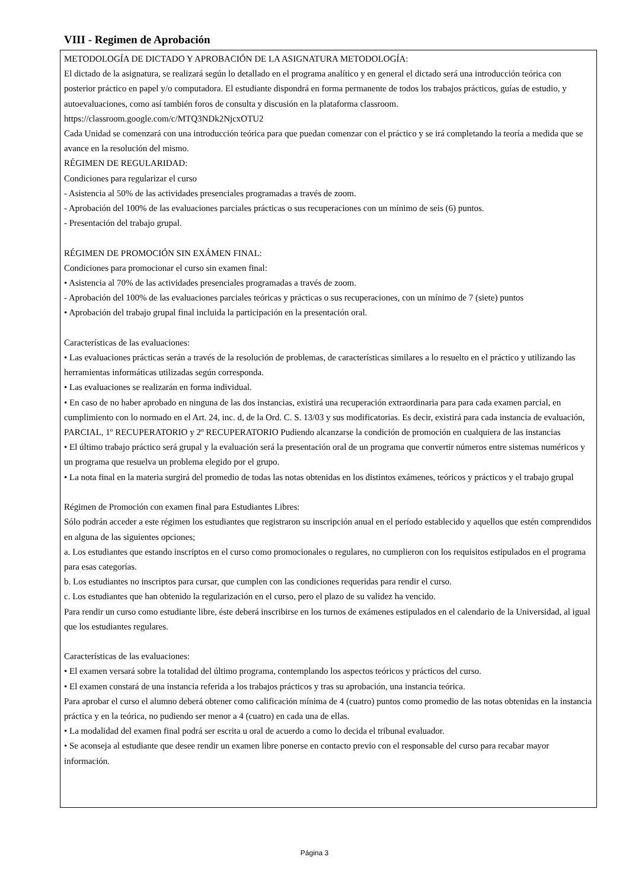VIII - Regimen de Aprobación
METODOLOGÍA DE DICTADO Y APROBACIÓN DE LA ASIGNATURA METODOLOGÍA:
El dictado de la asignatura, se realizará según lo detallado en el programa analítico y en general el dictado será una introducción teórica con posterior práctico en papel y/o computadora. El estudiante dispondrá en forma permanente de todos los trabajos prácticos, guías de estudio, y autoevaluaciones, como así también foros de consulta y discusión en la plataforma classroom. https://classroom.google.com/c/MTQ3NDk2NjcxOTU2
Cada Unidad se comenzará con una introducción teórica para que puedan comenzar con el práctico y se irá completando la teoría a medida que se avance en la resolución del mismo.
RÉGIMEN DE REGULARIDAD:
Condiciones para regularizar el curso
- Asistencia al 50% de las actividades presenciales programadas a través de zoom.
- Aprobación del 100% de las evaluaciones parciales prácticas o sus recuperaciones con un mínimo de seis (6) puntos.
- Presentación del trabajo grupal.
RÉGIMEN DE PROMOCIÓN SIN EXÁMEN FINAL:
Condiciones para promocionar el curso sin examen final:
• Asistencia al 70% de las actividades presenciales programadas a través de zoom.
- Aprobación del 100% de las evaluaciones parciales teóricas y prácticas o sus recuperaciones, con un mínimo de 7 (siete) puntos
• Aprobación del trabajo grupal final incluida la participación en la presentación oral.
Características de las evaluaciones:
• Las evaluaciones prácticas serán a través de la resolución de problemas, de características similares a lo resuelto en el práctico y utilizando las herramientas informáticas utilizadas según corresponda.
• Las evaluaciones se realizarán en forma individual.
• En caso de no haber aprobado en ninguna de las dos instancias, existirá una recuperación extraordinaria para para cada examen parcial, en cumplimiento con lo normado en el Art. 24, inc. d, de la Ord. C. S. 13/03 y sus modificatorias. Es decir, existirá para cada instancia de evaluación, PARCIAL, 1º RECUPERATORIO y 2º RECUPERATORIO Pudiendo alcanzarse la condición de promoción en cualquiera de las instancias
• El último trabajo práctico será grupal y la evaluación será la presentación oral de un programa que convertir números entre sistemas numéricos y un programa que resuelva un problema elegido por el grupo.
• La nota final en la materia surgirá del promedio de todas las notas obtenidas en los distintos exámenes, teóricos y prácticos y el trabajo grupal
Régimen de Promoción con examen final para Estudiantes Libres:
Sólo podrán acceder a este régimen los estudiantes que registraron su inscripción anual en el período establecido y aquellos que estén comprendidos en alguna de las siguientes opciones;
a. Los estudiantes que estando inscriptos en el curso como promocionales o regulares, no cumplieron con los requisitos estipulados en el programa para esas categorías.
b. Los estudiantes no inscriptos para cursar, que cumplen con las condiciones requeridas para rendir el curso.
c. Los estudiantes que han obtenido la regularización en el curso, pero el plazo de su validez ha vencido.
Para rendir un curso como estudiante libre, éste deberá inscribirse en los turnos de exámenes estipulados en el calendario de la Universidad, al igual que los estudiantes regulares.
Características de las evaluaciones:
• El examen versará sobre la totalidad del último programa, contemplando los aspectos teóricos y prácticos del curso.
• El examen constará de una instancia referida a los trabajos prácticos y tras su aprobación, una instancia teórica.
Para aprobar el curso el alumno deberá obtener como calificación mínima de 4 (cuatro) puntos como promedio de las notas obtenidas en la instancia práctica y en la teórica, no pudiendo ser menor a 4 (cuatro) en cada una de ellas.
• La modalidad del examen final podrá ser escrita u oral de acuerdo a como lo decida el tribunal evaluador.
• Se aconseja al estudiante que desee rendir un examen libre ponerse en contacto previo con el responsable del curso para recabar mayor información.
Página 3